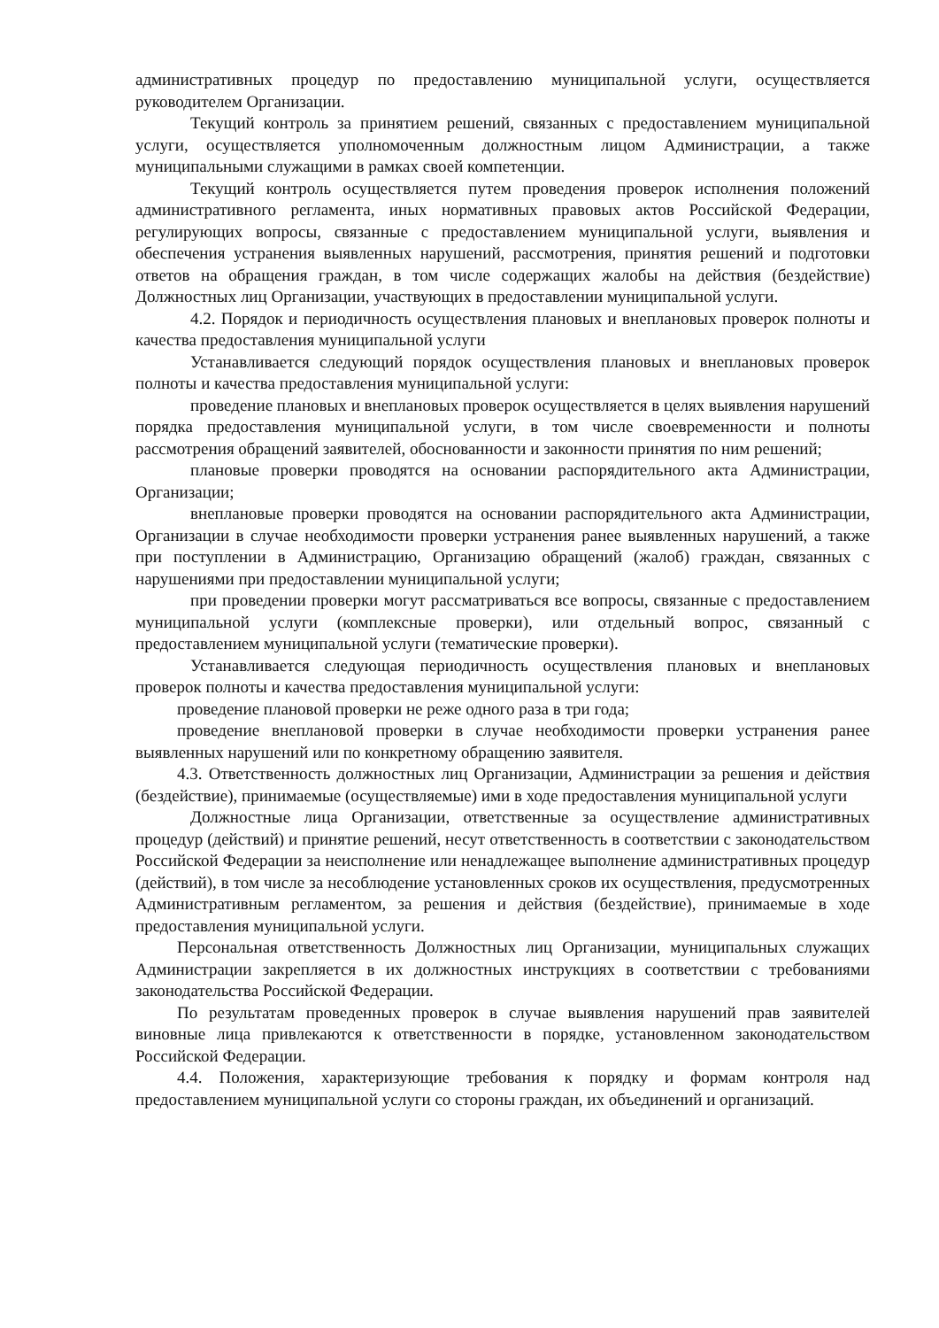административных процедур по предоставлению муниципальной услуги, осуществляется руководителем Организации.
Текущий контроль за принятием решений, связанных с предоставлением муниципальной услуги, осуществляется уполномоченным должностным лицом Администрации, а также муниципальными служащими в рамках своей компетенции.
Текущий контроль осуществляется путем проведения проверок исполнения положений административного регламента, иных нормативных правовых актов Российской Федерации, регулирующих вопросы, связанные с предоставлением муниципальной услуги, выявления и обеспечения устранения выявленных нарушений, рассмотрения, принятия решений и подготовки ответов на обращения граждан, в том числе содержащих жалобы на действия (бездействие) Должностных лиц Организации, участвующих в предоставлении муниципальной услуги.
4.2. Порядок и периодичность осуществления плановых и внеплановых проверок полноты и качества предоставления муниципальной услуги
Устанавливается следующий порядок осуществления плановых и внеплановых проверок полноты и качества предоставления муниципальной услуги:
проведение плановых и внеплановых проверок осуществляется в целях выявления нарушений порядка предоставления муниципальной услуги, в том числе своевременности и полноты рассмотрения обращений заявителей, обоснованности и законности принятия по ним решений;
плановые проверки проводятся на основании распорядительного акта Администрации, Организации;
внеплановые проверки проводятся на основании распорядительного акта Администрации, Организации в случае необходимости проверки устранения ранее выявленных нарушений, а также при поступлении в Администрацию, Организацию обращений (жалоб) граждан, связанных с нарушениями при предоставлении муниципальной услуги;
при проведении проверки могут рассматриваться все вопросы, связанные с предоставлением муниципальной услуги (комплексные проверки), или отдельный вопрос, связанный с предоставлением муниципальной услуги (тематические проверки).
Устанавливается следующая периодичность осуществления плановых и внеплановых проверок полноты и качества предоставления муниципальной услуги:
проведение плановой проверки не реже одного раза в три года;
проведение внеплановой проверки в случае необходимости проверки устранения ранее выявленных нарушений или по конкретному обращению заявителя.
4.3. Ответственность должностных лиц Организации, Администрации за решения и действия (бездействие), принимаемые (осуществляемые) ими в ходе предоставления муниципальной услуги
Должностные лица Организации, ответственные за осуществление административных процедур (действий) и принятие решений, несут ответственность в соответствии с законодательством Российской Федерации за неисполнение или ненадлежащее выполнение административных процедур (действий), в том числе за несоблюдение установленных сроков их осуществления, предусмотренных Административным регламентом, за решения и действия (бездействие), принимаемые в ходе предоставления муниципальной услуги.
Персональная ответственность Должностных лиц Организации, муниципальных служащих Администрации закрепляется в их должностных инструкциях в соответствии с требованиями законодательства Российской Федерации.
По результатам проведенных проверок в случае выявления нарушений прав заявителей виновные лица привлекаются к ответственности в порядке, установленном законодательством Российской Федерации.
4.4. Положения, характеризующие требования к порядку и формам контроля над предоставлением муниципальной услуги со стороны граждан, их объединений и организаций.